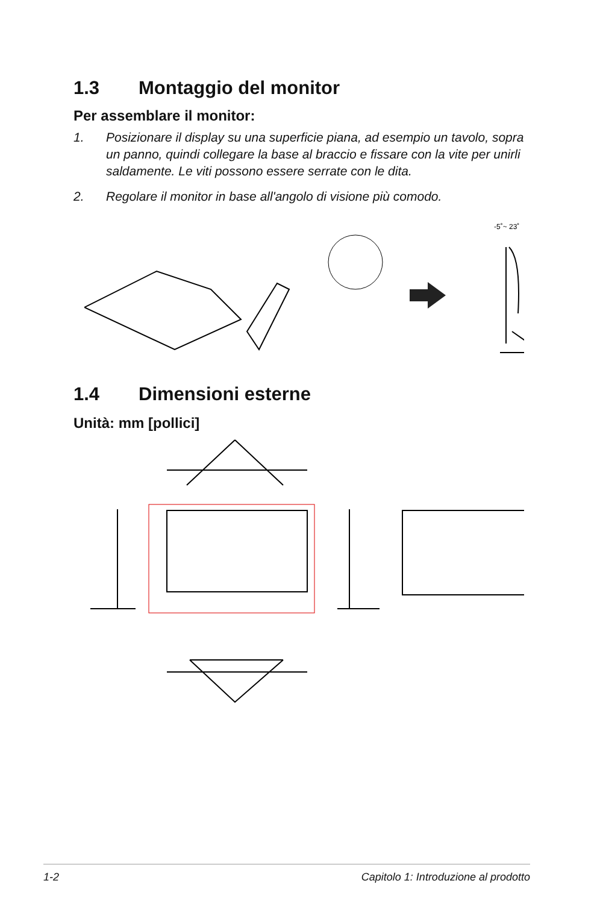1.3 Montaggio del monitor
Per assemblare il monitor:
1. Posizionare il display su una superficie piana, ad esempio un tavolo, sopra un panno, quindi collegare la base al braccio e fissare con la vite per unirli saldamente. Le viti possono essere serrate con le dita.
2. Regolare il monitor in base all'angolo di visione più comodo.
-5˚~ 23˚
1.4 Dimensioni esterne
Unità: mm [pollici]
1-2 Capitolo 1: Introduzione al prodotto